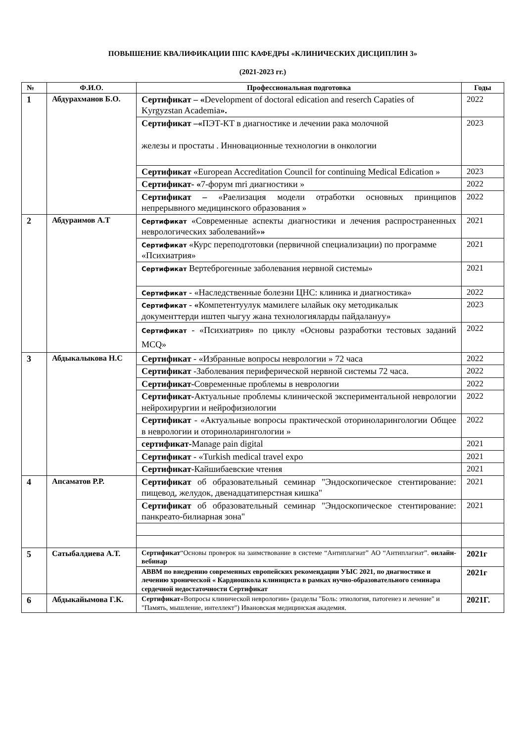ПОВЫШЕНИЕ КВАЛИФИКАЦИИ ППС КАФЕДРЫ «КЛИНИЧЕСКИХ ДИСЦИПЛИН 3»
(2021-2023 гг.)
| № | Ф.И.О. | Профессиональная подготовка | Годы |
| --- | --- | --- | --- |
| 1 | Абдурахманов Б.О. | Сертификат – « Development of doctoral edication and reserch Capaties of Kyrgyzstan Academia ». | 2022 |
| | | Сертификат –« ПЭТ-КТ в диагностике и лечении рака молочной железы и простаты . Инновационные технологии в онкологии | 2023 |
| | | Сертификат «European Accreditation Council for continuing Medical Edication » | 2023 |
| | | Сертификат- « 7-форум mri диагностики » | 2022 |
| | | Сертификат – «Раелизация модели отработки основных принципов непрерывного медицинского образования » | 2022 |
| 2 | Абдураимов А.Т | Сертификат «Современные аспекты диагностики и лечения распространенных неврологических заболеваний» » | 2021 |
| | | Сертификат «Курс переподготовки (первичной специализации) по программе «Психиатрия» | 2021 |
| | | Сертификат Вертеброгенные заболевания нервной системы» | 2021 |
| | | Сертификат - «Наследственные болезни ЦНС: клиника и диагностика» | 2022 |
| | | Сертификат - « Компетентуулук мамилеге ылайык оку методикалык документтерди иштеп чыгуу жана технологияларды пайдалануу» | 2023 |
| | | Сертификат - «Психиатрия» по циклу «Основы разработки тестовых заданий MCQ» | 2022 |
| 3 | Абдыкалыкова Н.С | Сертификат - «Избранные вопросы неврологии » 72 часа | 2022 |
| | | Сертификат -Заболевания периферической нервной системы 72 часа. | 2022 |
| | | Сертификат- Современные проблемы в неврологии | 2022 |
| | | Сертификат- Актуальные проблемы клинической экспериментальной неврологии нейрохирургии и нейрофизиологии | 2022 |
| | | Сертификат - «Актуальные вопросы практической оториноларингологии Общее в неврологии и оториноларингологии » | 2022 |
| | | сертификат- Manage pain digital | 2021 |
| | | Сертификат - «Turkish medical travel expo | 2021 |
| | | Сертификат -Кайшибаевские чтения | 2021 |
| 4 | Апсаматов Р.Р. | Сертификат об образовательный семинар "Эндоскопическое стентирование: пищевод, желудок, двенадцатиперстная кишка" | 2021 |
| | | Сертификат об образовательный семинар "Эндоскопическое стентирование: панкреато-билиарная зона" | 2021 |
| 5 | Сатыбалдиева А.Т. | Сертификат “Основы проверок на заимствование в системе “Антиплагиат” АО “Антиплагиат”. онлайн-вебинар | 2021г |
| | | АВВМ по внедрению современных европейских рекомендации УЫС 2021, по диагностике и лечению хронической « Кардиошкола клинициста в рамках нучно-образовательного семинара сердечной недостаточности Сертификат | 2021г |
| 6 | Абдыкайымова Г.К. | Сертификат «Вопросы клинической неврологии» (разделы "Боль: этиология, патогенез и лечение" и "Память, мышление, интеллект") Ивановская медицинская академия. | 2021Г. |